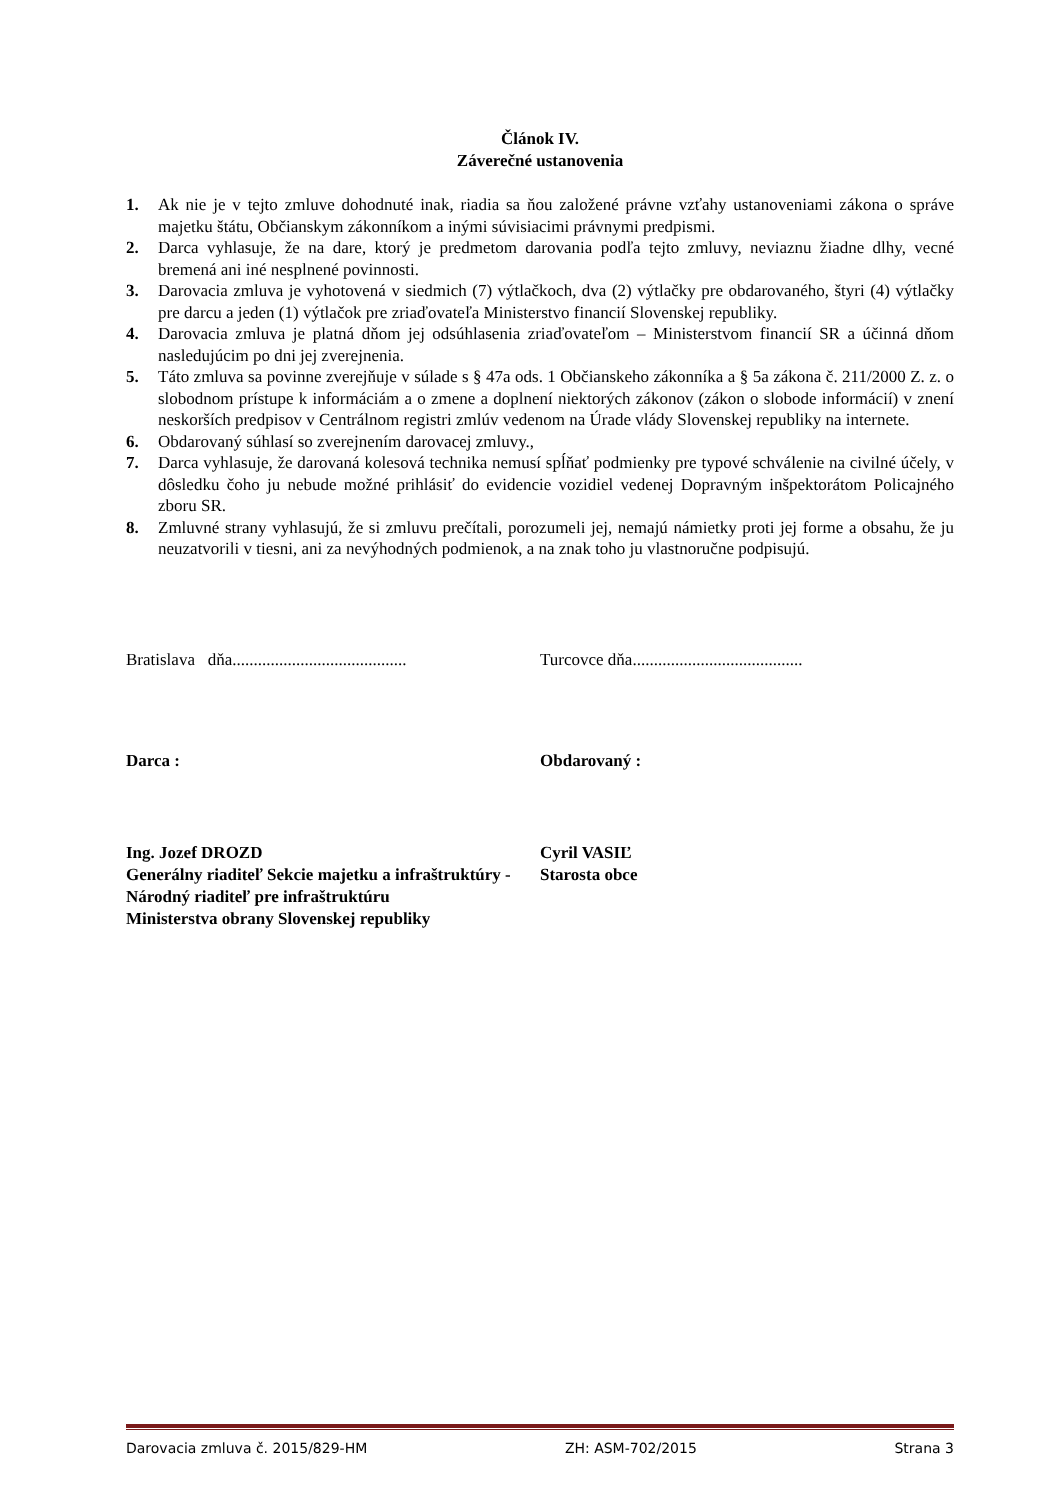Článok IV.
Záverečné ustanovenia
1. Ak nie je v tejto zmluve dohodnuté inak, riadia sa ňou založené právne vzťahy ustanoveniami zákona o správe majetku štátu, Občianskym zákonníkom a inými súvisiacimi právnymi predpismi.
2. Darca vyhlasuje, že na dare, ktorý je predmetom darovania podľa tejto zmluvy, neviaznu žiadne dlhy, vecné bremená ani iné nesplnené povinnosti.
3. Darovacia zmluva je vyhotovená v siedmich (7) výtlačkoch, dva (2) výtlačky pre obdarovaného, štyri (4) výtlačky pre darcu a jeden (1) výtlačok pre zriaďovateľa Ministerstvo financií Slovenskej republiky.
4. Darovacia zmluva je platná dňom jej odsúhlasenia zriaďovateľom – Ministerstvom financií SR a účinná dňom nasledujúcim po dni jej zverejnenia.
5. Táto zmluva sa povinne zverejňuje v súlade s § 47a ods. 1 Občianskeho zákonníka a § 5a zákona č. 211/2000 Z. z. o slobodnom prístupe k informáciám a o zmene a doplnení niektorých zákonov (zákon o slobode informácií) v znení neskorších predpisov v Centrálnom registri zmlúv vedenom na Úrade vlády Slovenskej republiky na internete.
6. Obdarovaný súhlasí so zverejnením darovacej zmluvy.,
7. Darca vyhlasuje, že darovaná kolesová technika nemusí spĺňať podmienky pre typové schválenie na civilné účely, v dôsledku čoho ju nebude možné prihlásiť do evidencie vozidiel vedenej Dopravným inšpektorátom Policajného zboru SR.
8. Zmluvné strany vyhlasujú, že si zmluvu prečítali, porozumeli jej, nemajú námietky proti jej forme a obsahu, že ju neuzatvorili v tiesni, ani za nevýhodných podmienok, a na znak toho ju vlastnoručne podpisujú.
Bratislava dňa.........................................
Turcovce dňa........................................
Darca : Obdarovaný :
Ing. Jozef DROZD
Generálny riaditeľ Sekcie majetku a infraštruktúry -
Národný riaditeľ pre infraštruktúru
Ministerstva obrany Slovenskej republiky
Cyril VASIĽ
Starosta obce
Darovacia zmluva č. 2015/829-HM ZH: ASM-702/2015 Strana 3